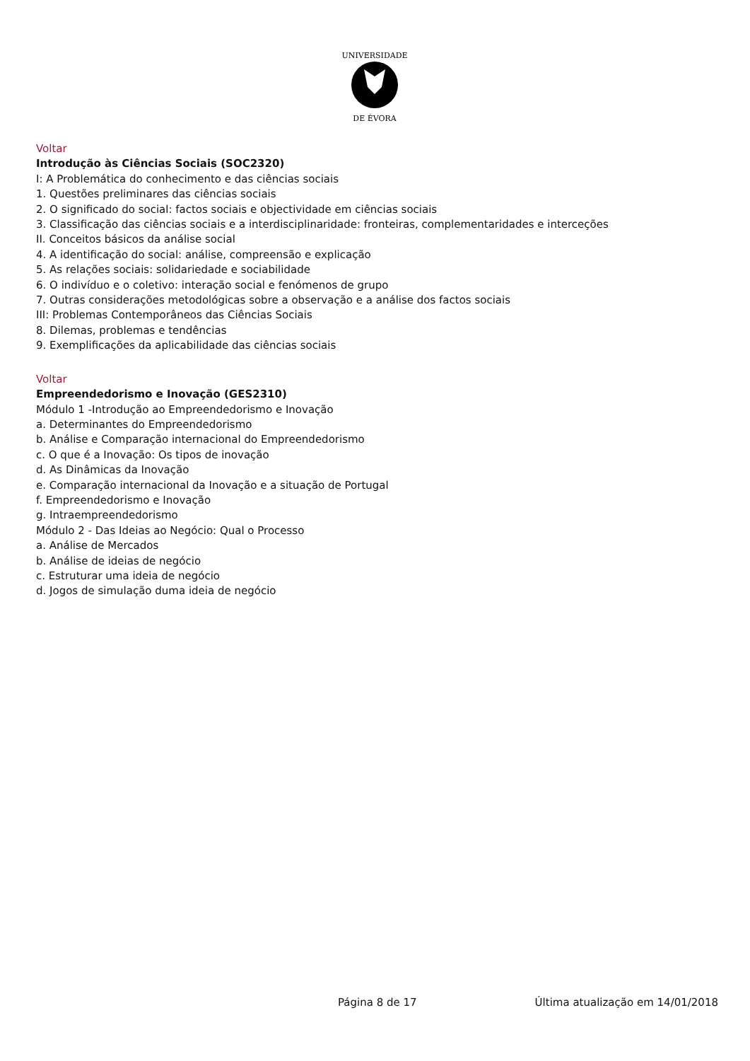UNIVERSIDADE
DE ÉVORA
Voltar
Introdução às Ciências Sociais (SOC2320)
I: A Problemática do conhecimento e das ciências sociais
1. Questões preliminares das ciências sociais
2. O significado do social: factos sociais e objectividade em ciências sociais
3. Classificação das ciências sociais e a interdisciplinaridade: fronteiras, complementaridades e interceções
II. Conceitos básicos da análise social
4. A identificação do social: análise, compreensão e explicação
5. As relações sociais: solidariedade e sociabilidade
6. O indivíduo e o coletivo: interação social e fenómenos de grupo
7. Outras considerações metodológicas sobre a observação e a análise dos factos sociais
III: Problemas Contemporâneos das Ciências Sociais
8. Dilemas, problemas e tendências
9. Exemplificações da aplicabilidade das ciências sociais
Voltar
Empreendedorismo e Inovação (GES2310)
Módulo 1 -Introdução ao Empreendedorismo e Inovação
a. Determinantes do Empreendedorismo
b. Análise e Comparação internacional do Empreendedorismo
c. O que é a Inovação: Os tipos de inovação
d. As Dinâmicas da Inovação
e. Comparação internacional da Inovação e a situação de Portugal
f. Empreendedorismo e Inovação
g. Intraempreendedorismo
Módulo 2 - Das Ideias ao Negócio: Qual o Processo
a. Análise de Mercados
b. Análise de ideias de negócio
c. Estruturar uma ideia de negócio
d. Jogos de simulação duma ideia de negócio
Página 8 de 17 Última atualização em 14/01/2018